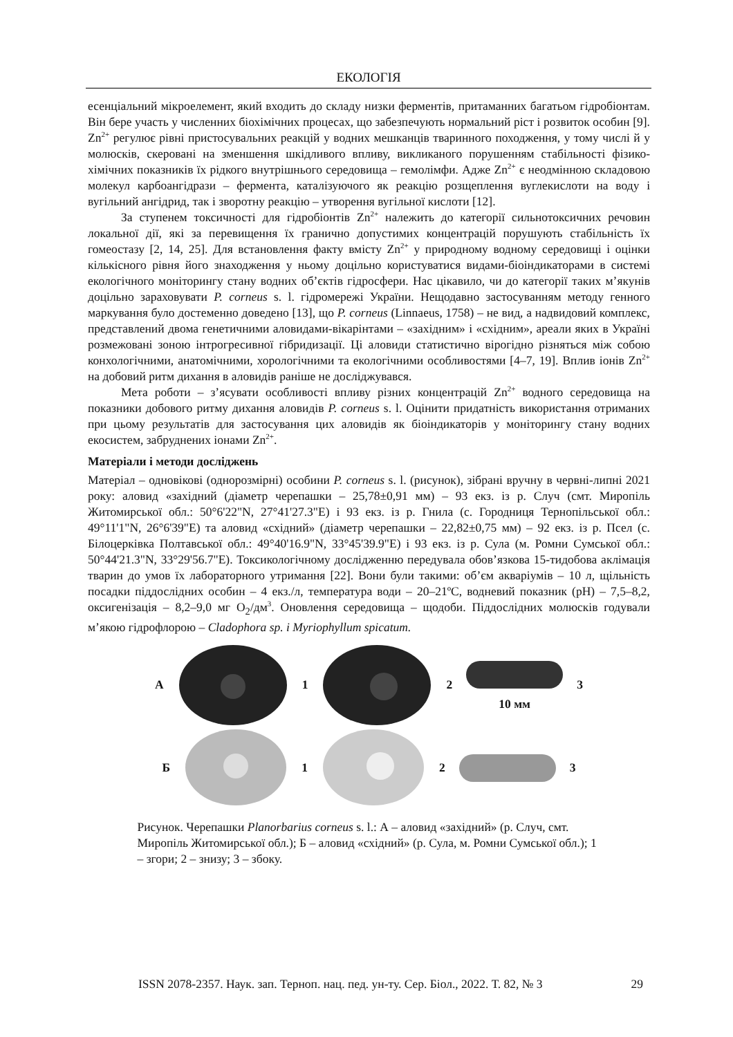ЕКОЛОГІЯ
есенціальний мікроелемент, який входить до складу низки ферментів, притаманних багатьом гідробіонтам. Він бере участь у численних біохімічних процесах, що забезпечують нормальний ріст і розвиток особин [9]. Zn<sup>2+</sup> регулює рівні пристосувальних реакцій у водних мешканців тваринного походження, у тому числі й у молюсків, скеровані на зменшення шкідливого впливу, викликаного порушенням стабільності фізико-хімічних показників їх рідкого внутрішнього середовища – гемолімфи. Адже Zn<sup>2+</sup> є неодмінною складовою молекул карбоангідрази – фермента, каталізуючого як реакцію розщеплення вуглекислоти на воду і вугільний ангідрид, так і зворотну реакцію – утворення вугільної кислоти [12].
За ступенем токсичності для гідробіонтів Zn<sup>2+</sup> належить до категорії сильнотоксичних речовин локальної дії, які за перевищення їх гранично допустимих концентрацій порушують стабільність їх гомеостазу [2, 14, 25]. Для встановлення факту вмісту Zn<sup>2+</sup> у природному водному середовищі і оцінки кількісного рівня його знаходження у ньому доцільно користуватися видами-біоіндикаторами в системі екологічного моніторингу стану водних об’єктів гідросфери. Нас цікавило, чи до категорії таких м’якунів доцільно зараховувати P. corneus s. l. гідромережі України. Нещодавно застосуванням методу генного маркування було достеменно доведено [13], що P. corneus (Linnaeus, 1758) – не вид, а надвидовий комплекс, представлений двома генетичними аловидами-вікарінтами – «західним» і «східним», ареали яких в Україні розмежовані зоною інтрогресивної гібридизації. Ці аловиди статистично вірогідно різняться між собою конхологічними, анатомічними, хорологічними та екологічними особливостями [4–7, 19]. Вплив іонів Zn<sup>2+</sup> на добовий ритм дихання в аловидів раніше не досліджувався.
Мета роботи – з’ясувати особливості впливу різних концентрацій Zn<sup>2+</sup> водного середовища на показники добового ритму дихання аловидів P. corneus s. l. Оцінити придатність використання отриманих при цьому результатів для застосування цих аловидів як біоіндикаторів у моніторингу стану водних екосистем, забруднених іонами Zn<sup>2+</sup>.
Матеріали і методи досліджень
Матеріал – одновікові (однорозмірні) особини P. corneus s. l. (рисунок), зібрані вручну в червні-липні 2021 року: аловид «західний (діаметр черепашки – 25,78±0,91 мм) – 93 екз. із р. Случ (смт. Миропіль Житомирської обл.: 50°6'22"N, 27°41'27.3"E) і 93 екз. із р. Гнила (с. Городниця Тернопільської обл.: 49°11'1"N, 26°6'39"E) та аловид «східний» (діаметр черепашки – 22,82±0,75 мм) – 92 екз. із р. Псел (с. Білоцерківка Полтавської обл.: 49°40'16.9"N, 33°45'39.9"E) і 93 екз. із р. Сула (м. Ромни Сумської обл.: 50°44'21.3"N, 33°29'56.7"E). Токсикологічному дослідженню передувала обов’язкова 15-тидобова аклімація тварин до умов їх лабораторного утримання [22]. Вони були такими: об’єм акваріумів – 10 л, щільність посадки піддослідних особин – 4 екз./л, температура води – 20–21ºС, водневий показник (pH) – 7,5–8,2, оксигенізація – 8,2–9,0 мг O<sub>2</sub>/дм<sup>3</sup>. Оновлення середовища – щодоби. Піддослідних молюсків годували м’якою гідрофлорою – Cladophora sp. і Myriophyllum spicatum.
А 1 2
10 мм 3
Б 1 2 3
Рисунок. Черепашки Planorbarius corneus s. l.: А – аловид «західний» (р. Случ, смт. Миропіль Житомирської обл.); Б – аловид «східний» (р. Сула, м. Ромни Сумської обл.); 1 – згори; 2 – знизу; 3 – збоку.
ISSN 2078-2357. Наук. зап. Терноп. нац. пед. ун-ту. Сер. Біол., 2022. Т. 82, № 3 29